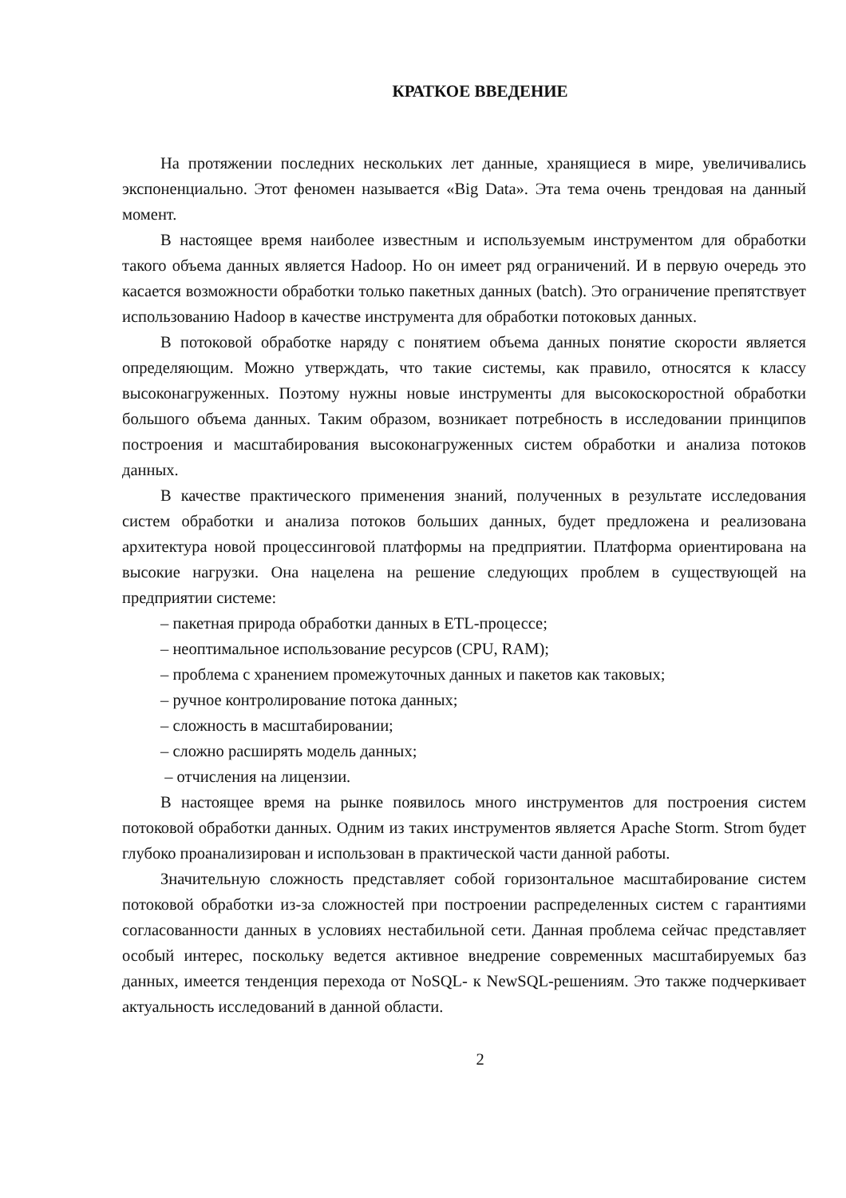КРАТКОЕ ВВЕДЕНИЕ
На протяжении последних нескольких лет данные, хранящиеся в мире, увеличивались экспоненциально. Этот феномен называется «Big Data». Эта тема очень трендовая на данный момент.
В настоящее время наиболее известным и используемым инструментом для обработки такого объема данных является Hadoop. Но он имеет ряд ограничений. И в первую очередь это касается возможности обработки только пакетных данных (batch). Это ограничение препятствует использованию Hadoop в качестве инструмента для обработки потоковых данных.
В потоковой обработке наряду с понятием объема данных понятие скорости является определяющим. Можно утверждать, что такие системы, как правило, относятся к классу высоконагруженных. Поэтому нужны новые инструменты для высокоскоростной обработки большого объема данных. Таким образом, возникает потребность в исследовании принципов построения и масштабирования высоконагруженных систем обработки и анализа потоков данных.
В качестве практического применения знаний, полученных в результате исследования систем обработки и анализа потоков больших данных, будет предложена и реализована архитектура новой процессинговой платформы на предприятии. Платформа ориентирована на высокие нагрузки. Она нацелена на решение следующих проблем в существующей на предприятии системе:
– пакетная природа обработки данных в ETL-процессе;
– неоптимальное использование ресурсов (CPU, RAM);
– проблема с хранением промежуточных данных и пакетов как таковых;
– ручное контролирование потока данных;
– сложность в масштабировании;
– сложно расширять модель данных;
– отчисления на лицензии.
В настоящее время на рынке появилось много инструментов для построения систем потоковой обработки данных. Одним из таких инструментов является Apache Storm. Strom будет глубоко проанализирован и использован в практической части данной работы.
Значительную сложность представляет собой горизонтальное масштабирование систем потоковой обработки из-за сложностей при построении распределенных систем с гарантиями согласованности данных в условиях нестабильной сети. Данная проблема сейчас представляет особый интерес, поскольку ведется активное внедрение современных масштабируемых баз данных, имеется тенденция перехода от NoSQL- к NewSQL-решениям. Это также подчеркивает актуальность исследований в данной области.
2